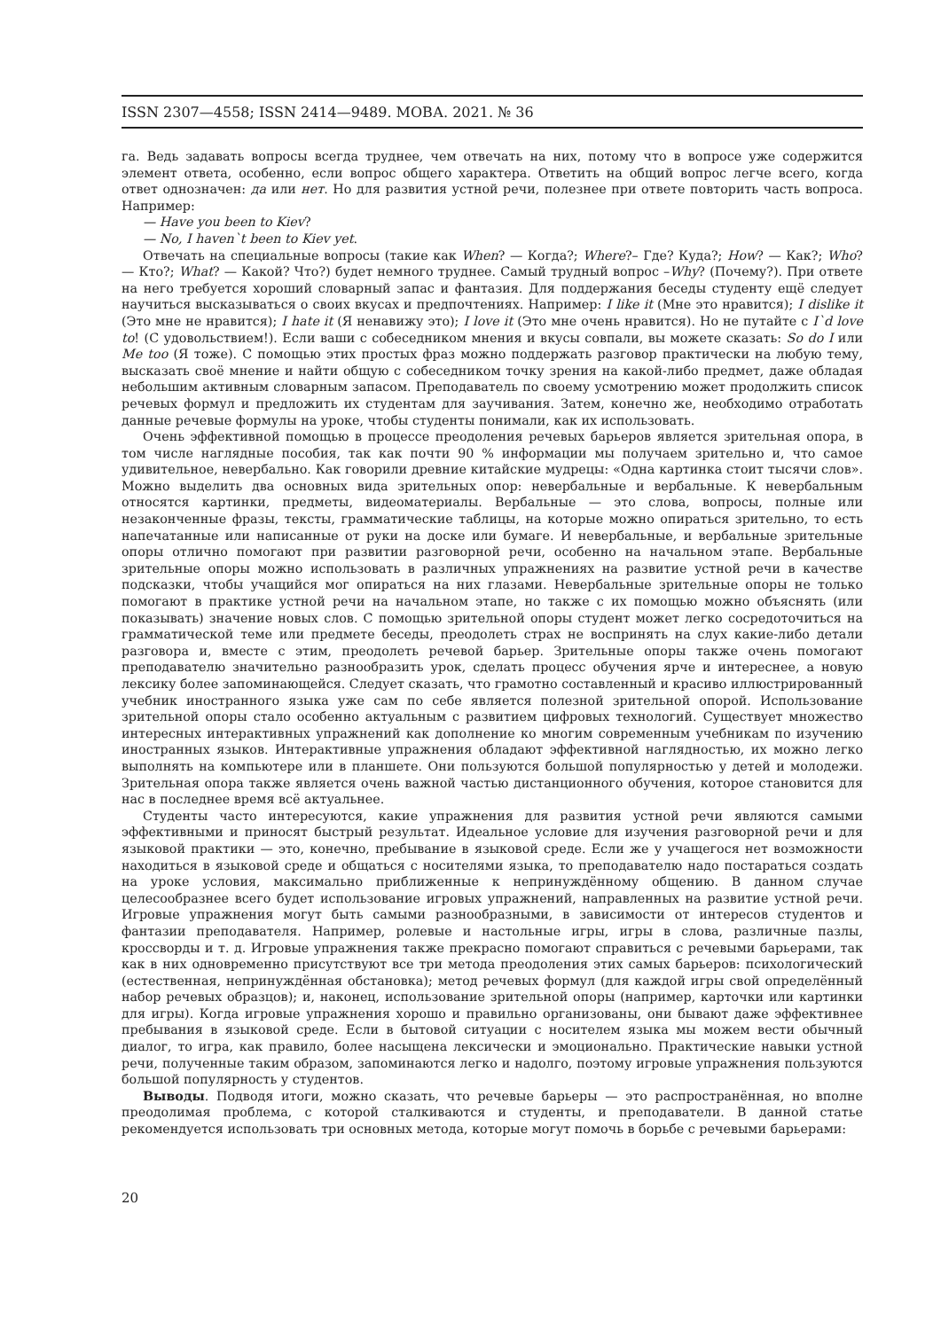ISSN 2307—4558; ISSN 2414—9489. МОВА. 2021. № 36
га. Ведь задавать вопросы всегда труднее, чем отвечать на них, потому что в вопросе уже содержится элемент ответа, особенно, если вопрос общего характера. Ответить на общий вопрос легче всего, когда ответ однозначен: да или нет. Но для развития устной речи, полезнее при ответе повторить часть вопроса. Например:
— Have you been to Kiev?
— No, I haven`t been to Kiev yet.
Отвечать на специальные вопросы (такие как When? — Когда?; Where?– Где? Куда?; How? — Как?; Who? — Кто?; What? — Какой? Что?) будет немного труднее. Самый трудный вопрос –Why? (Почему?). При ответе на него требуется хороший словарный запас и фантазия. Для поддержания беседы студенту ещё следует научиться высказываться о своих вкусах и предпочтениях. Например: I like it (Мне это нравится); I dislike it (Это мне не нравится); I hate it (Я ненавижу это); I love it (Это мне очень нравится). Но не путайте с I`d love to! (С удовольствием!). Если ваши с собеседником мнения и вкусы совпали, вы можете сказать: So do I или Me too (Я тоже). С помощью этих простых фраз можно поддержать разговор практически на любую тему, высказать своё мнение и найти общую с собеседником точку зрения на какой-либо предмет, даже обладая небольшим активным словарным запасом. Преподаватель по своему усмотрению может продолжить список речевых формул и предложить их студентам для заучивания. Затем, конечно же, необходимо отработать данные речевые формулы на уроке, чтобы студенты понимали, как их использовать.
Очень эффективной помощью в процессе преодоления речевых барьеров является зрительная опора, в том числе наглядные пособия, так как почти 90 % информации мы получаем зрительно и, что самое удивительное, невербально. Как говорили древние китайские мудрецы: «Одна картинка стоит тысячи слов». Можно выделить два основных вида зрительных опор: невербальные и вербальные. К невербальным относятся картинки, предметы, видеоматериалы. Вербальные — это слова, вопросы, полные или незаконченные фразы, тексты, грамматические таблицы, на которые можно опираться зрительно, то есть напечатанные или написанные от руки на доске или бумаге. И невербальные, и вербальные зрительные опоры отлично помогают при развитии разговорной речи, особенно на начальном этапе. Вербальные зрительные опоры можно использовать в различных упражнениях на развитие устной речи в качестве подсказки, чтобы учащийся мог опираться на них глазами. Невербальные зрительные опоры не только помогают в практике устной речи на начальном этапе, но также с их помощью можно объяснять (или показывать) значение новых слов. С помощью зрительной опоры студент может легко сосредоточиться на грамматической теме или предмете беседы, преодолеть страх не воспринять на слух какие-либо детали разговора и, вместе с этим, преодолеть речевой барьер. Зрительные опоры также очень помогают преподавателю значительно разнообразить урок, сделать процесс обучения ярче и интереснее, а новую лексику более запоминающейся. Следует сказать, что грамотно составленный и красиво иллюстрированный учебник иностранного языка уже сам по себе является полезной зрительной опорой. Использование зрительной опоры стало особенно актуальным с развитием цифровых технологий. Существует множество интересных интерактивных упражнений как дополнение ко многим современным учебникам по изучению иностранных языков. Интерактивные упражнения обладают эффективной наглядностью, их можно легко выполнять на компьютере или в планшете. Они пользуются большой популярностью у детей и молодежи. Зрительная опора также является очень важной частью дистанционного обучения, которое становится для нас в последнее время всё актуальнее.
Студенты часто интересуются, какие упражнения для развития устной речи являются самыми эффективными и приносят быстрый результат. Идеальное условие для изучения разговорной речи и для языковой практики — это, конечно, пребывание в языковой среде. Если же у учащегося нет возможности находиться в языковой среде и общаться с носителями языка, то преподавателю надо постараться создать на уроке условия, максимально приближенные к непринуждённому общению. В данном случае целесообразнее всего будет использование игровых упражнений, направленных на развитие устной речи. Игровые упражнения могут быть самыми разнообразными, в зависимости от интересов студентов и фантазии преподавателя. Например, ролевые и настольные игры, игры в слова, различные пазлы, кроссворды и т. д. Игровые упражнения также прекрасно помогают справиться с речевыми барьерами, так как в них одновременно присутствуют все три метода преодоления этих самых барьеров: психологический (естественная, непринуждённая обстановка); метод речевых формул (для каждой игры свой определённый набор речевых образцов); и, наконец, использование зрительной опоры (например, карточки или картинки для игры). Когда игровые упражнения хорошо и правильно организованы, они бывают даже эффективнее пребывания в языковой среде. Если в бытовой ситуации с носителем языка мы можем вести обычный диалог, то игра, как правило, более насыщена лексически и эмоционально. Практические навыки устной речи, полученные таким образом, запоминаются легко и надолго, поэтому игровые упражнения пользуются большой популярность у студентов.
Выводы. Подводя итоги, можно сказать, что речевые барьеры — это распространённая, но вполне преодолимая проблема, с которой сталкиваются и студенты, и преподаватели. В данной статье рекомендуется использовать три основных метода, которые могут помочь в борьбе с речевыми барьерами:
20